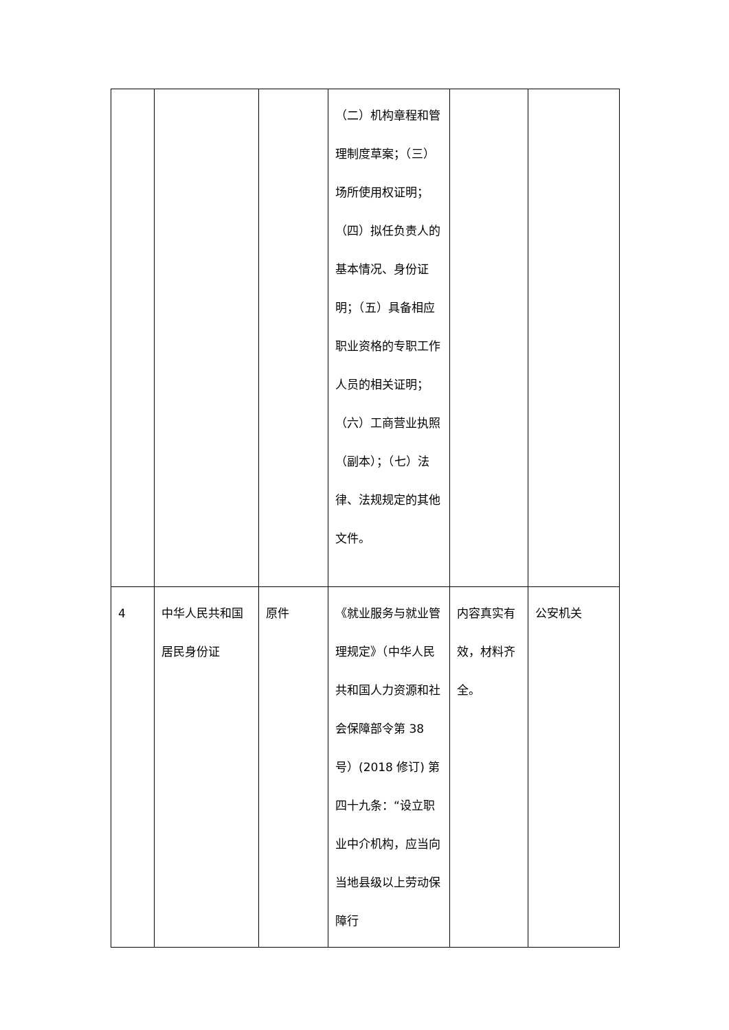| | | | （二）机构章程和管理制度草案；（三）场所使用权证明；（四）拟任负责人的基本情况、身份证明；（五）具备相应职业资格的专职工作人员的相关证明；（六）工商营业执照（副本）；（七）法律、法规规定的其他文件。 | | |
| 4 | 中华人民共和国居民身份证 | 原件 | 《就业服务与就业管理规定》（中华人民共和国人力资源和社会保障部令第 38 号）(2018 修订) 第四十九条：“设立职业中介机构，应当向当地县级以上劳动保障行 | 内容真实有效，材料齐全。 | 公安机关 |